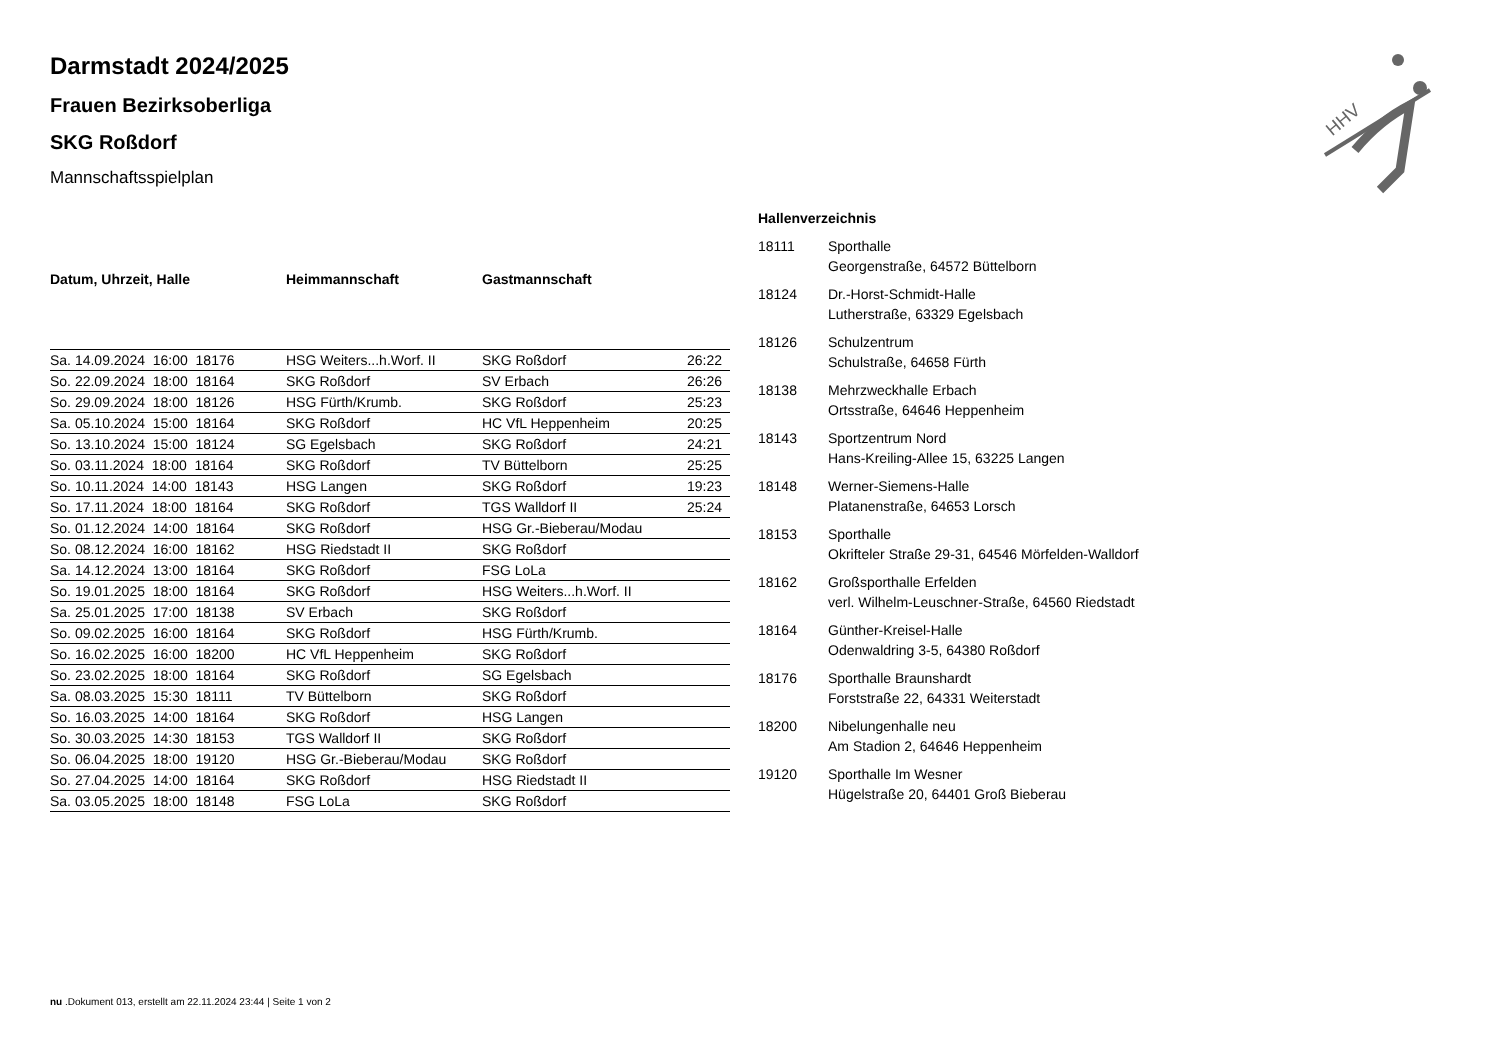HHV
Darmstadt 2024/2025
Frauen Bezirksoberliga
SKG Roßdorf
Mannschaftsspielplan
| Datum, Uhrzeit, Halle | Heimmannschaft | Gastmannschaft | |
| --- | --- | --- | --- |
| Sa. 14.09.2024 16:00 18176 | HSG Weiters...h.Worf. II | SKG Roßdorf | 26:22 |
| So. 22.09.2024 18:00 18164 | SKG Roßdorf | SV Erbach | 26:26 |
| So. 29.09.2024 18:00 18126 | HSG Fürth/Krumb. | SKG Roßdorf | 25:23 |
| Sa. 05.10.2024 15:00 18164 | SKG Roßdorf | HC VfL Heppenheim | 20:25 |
| So. 13.10.2024 15:00 18124 | SG Egelsbach | SKG Roßdorf | 24:21 |
| So. 03.11.2024 18:00 18164 | SKG Roßdorf | TV Büttelborn | 25:25 |
| So. 10.11.2024 14:00 18143 | HSG Langen | SKG Roßdorf | 19:23 |
| So. 17.11.2024 18:00 18164 | SKG Roßdorf | TGS Walldorf II | 25:24 |
| So. 01.12.2024 14:00 18164 | SKG Roßdorf | HSG Gr.-Bieberau/Modau | |
| So. 08.12.2024 16:00 18162 | HSG Riedstadt II | SKG Roßdorf | |
| Sa. 14.12.2024 13:00 18164 | SKG Roßdorf | FSG LoLa | |
| So. 19.01.2025 18:00 18164 | SKG Roßdorf | HSG Weiters...h.Worf. II | |
| Sa. 25.01.2025 17:00 18138 | SV Erbach | SKG Roßdorf | |
| So. 09.02.2025 16:00 18164 | SKG Roßdorf | HSG Fürth/Krumb. | |
| So. 16.02.2025 16:00 18200 | HC VfL Heppenheim | SKG Roßdorf | |
| So. 23.02.2025 18:00 18164 | SKG Roßdorf | SG Egelsbach | |
| Sa. 08.03.2025 15:30 18111 | TV Büttelborn | SKG Roßdorf | |
| So. 16.03.2025 14:00 18164 | SKG Roßdorf | HSG Langen | |
| So. 30.03.2025 14:30 18153 | TGS Walldorf II | SKG Roßdorf | |
| So. 06.04.2025 18:00 19120 | HSG Gr.-Bieberau/Modau | SKG Roßdorf | |
| So. 27.04.2025 14:00 18164 | SKG Roßdorf | HSG Riedstadt II | |
| Sa. 03.05.2025 18:00 18148 | FSG LoLa | SKG Roßdorf | |
Hallenverzeichnis
| 18111 | Sporthalle Georgenstraße, 64572 Büttelborn |
| 18124 | Dr.-Horst-Schmidt-Halle Lutherstraße, 63329 Egelsbach |
| 18126 | Schulzentrum Schulstraße, 64658 Fürth |
| 18138 | Mehrzweckhalle Erbach Ortsstraße, 64646 Heppenheim |
| 18143 | Sportzentrum Nord Hans-Kreiling-Allee 15, 63225 Langen |
| 18148 | Werner-Siemens-Halle Platanenstraße, 64653 Lorsch |
| 18153 | Sporthalle Okrifteler Straße 29-31, 64546 Mörfelden-Walldorf |
| 18162 | Großsporthalle Erfelden verl. Wilhelm-Leuschner-Straße, 64560 Riedstadt |
| 18164 | Günther-Kreisel-Halle Odenwaldring 3-5, 64380 Roßdorf |
| 18176 | Sporthalle Braunshardt Forststraße 22, 64331 Weiterstadt |
| 18200 | Nibelungenhalle neu Am Stadion 2, 64646 Heppenheim |
| 19120 | Sporthalle Im Wesner Hügelstraße 20, 64401 Groß Bieberau |
nu .Dokument 013, erstellt am 22.11.2024 23:44 | Seite 1 von 2